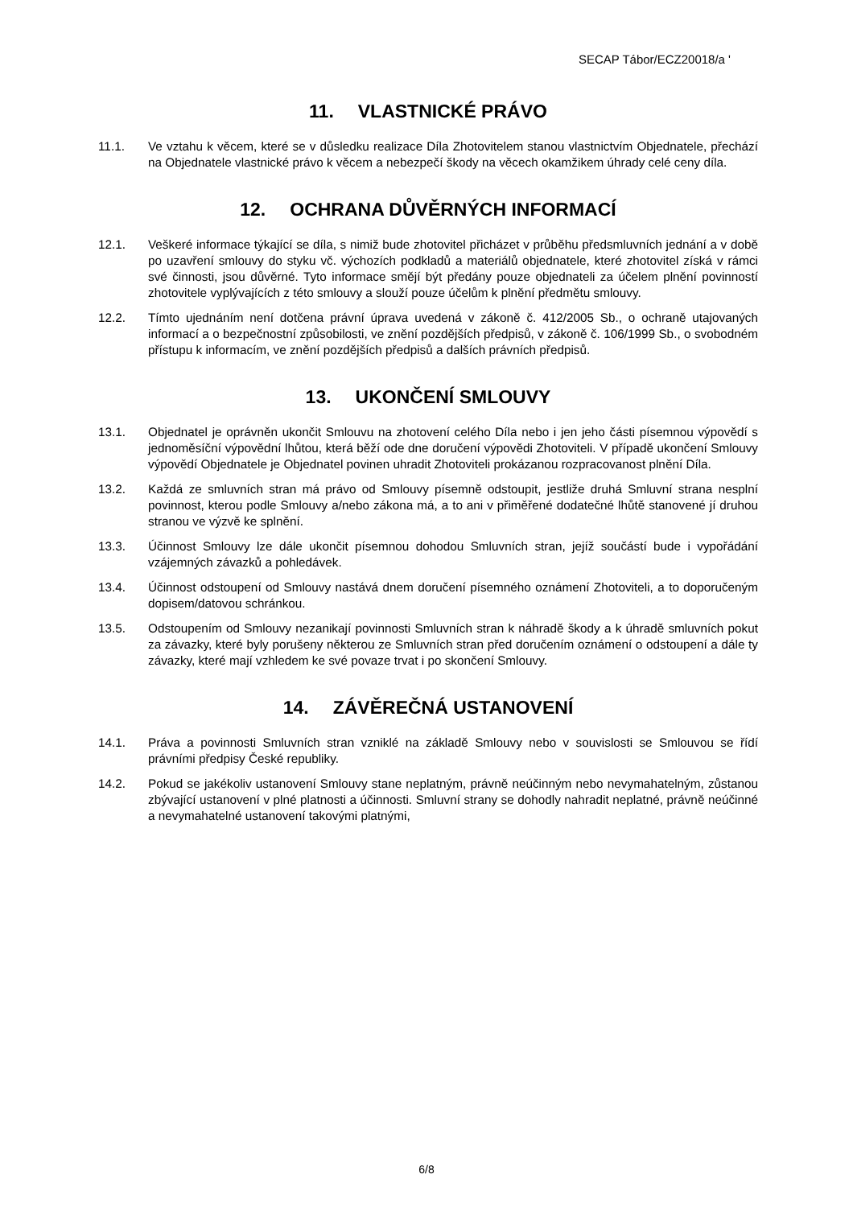SECAP Tábor/ECZ20018/a '
11. VLASTNICKÉ PRÁVO
11.1. Ve vztahu k věcem, které se v důsledku realizace Díla Zhotovitelem stanou vlastnictvím Objednatele, přechází na Objednatele vlastnické právo k věcem a nebezpečí škody na věcech okamžikem úhrady celé ceny díla.
12. OCHRANA DŮVĚRNÝCH INFORMACÍ
12.1. Veškeré informace týkající se díla, s nimiž bude zhotovitel přicházet v průběhu předsmluvních jednání a v době po uzavření smlouvy do styku vč. výchozích podkladů a materiálů objednatele, které zhotovitel získá v rámci své činnosti, jsou důvěrné. Tyto informace smějí být předány pouze objednateli za účelem plnění povinností zhotovitele vyplývajících z této smlouvy a slouží pouze účelům k plnění předmětu smlouvy.
12.2. Tímto ujednáním není dotčena právní úprava uvedená v zákoně č. 412/2005 Sb., o ochraně utajovaných informací a o bezpečnostní způsobilosti, ve znění pozdějších předpisů, v zákoně č. 106/1999 Sb., o svobodném přístupu k informacím, ve znění pozdějších předpisů a dalších právních předpisů.
13. UKONČENÍ SMLOUVY
13.1. Objednatel je oprávněn ukončit Smlouvu na zhotovení celého Díla nebo i jen jeho části písemnou výpovědí s jednoměsíční výpovědní lhůtou, která běží ode dne doručení výpovědi Zhotoviteli. V případě ukončení Smlouvy výpovědí Objednatele je Objednatel povinen uhradit Zhotoviteli prokázanou rozpracovanost plnění Díla.
13.2. Každá ze smluvních stran má právo od Smlouvy písemně odstoupit, jestliže druhá Smluvní strana nesplní povinnost, kterou podle Smlouvy a/nebo zákona má, a to ani v přiměřené dodatečné lhůtě stanovené jí druhou stranou ve výzvě ke splnění.
13.3. Účinnost Smlouvy lze dále ukončit písemnou dohodou Smluvních stran, jejíž součástí bude i vypořádání vzájemných závazků a pohledávek.
13.4. Účinnost odstoupení od Smlouvy nastává dnem doručení písemného oznámení Zhotoviteli, a to doporučeným dopisem/datovou schránkou.
13.5. Odstoupením od Smlouvy nezanikají povinnosti Smluvních stran k náhradě škody a k úhradě smluvních pokut za závazky, které byly porušeny některou ze Smluvních stran před doručením oznámení o odstoupení a dále ty závazky, které mají vzhledem ke své povaze trvat i po skončení Smlouvy.
14. ZÁVĚREČNÁ USTANOVENÍ
14.1. Práva a povinnosti Smluvních stran vzniklé na základě Smlouvy nebo v souvislosti se Smlouvou se řídí právními předpisy České republiky.
14.2. Pokud se jakékoliv ustanovení Smlouvy stane neplatným, právně neúčinným nebo nevymahatelným, zůstanou zbývající ustanovení v plné platnosti a účinnosti. Smluvní strany se dohodly nahradit neplatné, právně neúčinné a nevymahatelné ustanovení takovými platnými,
6/8